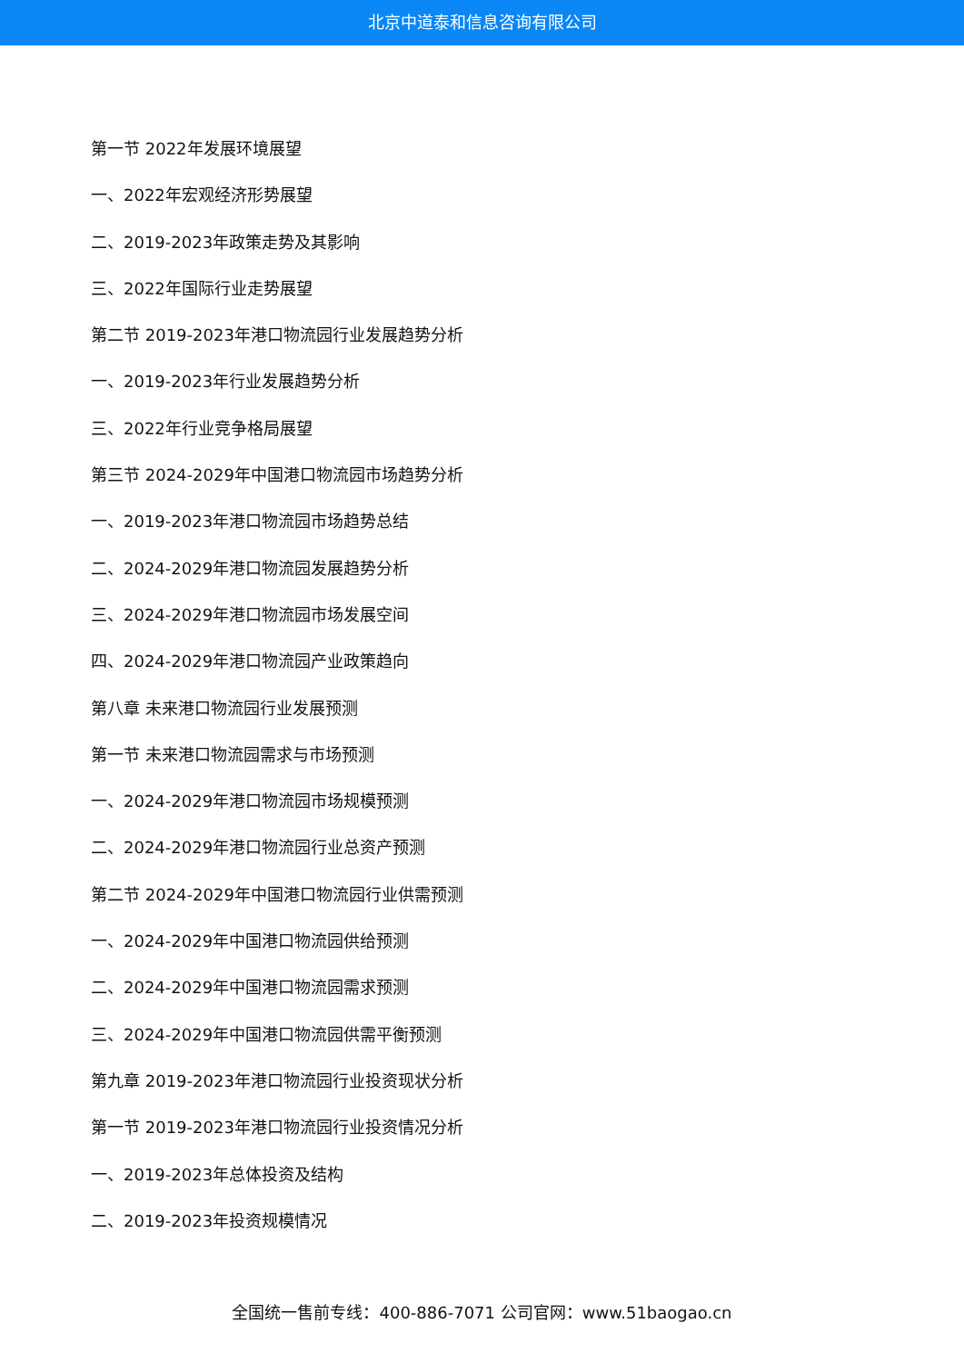北京中道泰和信息咨询有限公司
第一节 2022年发展环境展望
一、2022年宏观经济形势展望
二、2019-2023年政策走势及其影响
三、2022年国际行业走势展望
第二节 2019-2023年港口物流园行业发展趋势分析
一、2019-2023年行业发展趋势分析
三、2022年行业竞争格局展望
第三节 2024-2029年中国港口物流园市场趋势分析
一、2019-2023年港口物流园市场趋势总结
二、2024-2029年港口物流园发展趋势分析
三、2024-2029年港口物流园市场发展空间
四、2024-2029年港口物流园产业政策趋向
第八章 未来港口物流园行业发展预测
第一节 未来港口物流园需求与市场预测
一、2024-2029年港口物流园市场规模预测
二、2024-2029年港口物流园行业总资产预测
第二节 2024-2029年中国港口物流园行业供需预测
一、2024-2029年中国港口物流园供给预测
二、2024-2029年中国港口物流园需求预测
三、2024-2029年中国港口物流园供需平衡预测
第九章 2019-2023年港口物流园行业投资现状分析
第一节 2019-2023年港口物流园行业投资情况分析
一、2019-2023年总体投资及结构
二、2019-2023年投资规模情况
全国统一售前专线：400-886-7071 公司官网：www.51baogao.cn